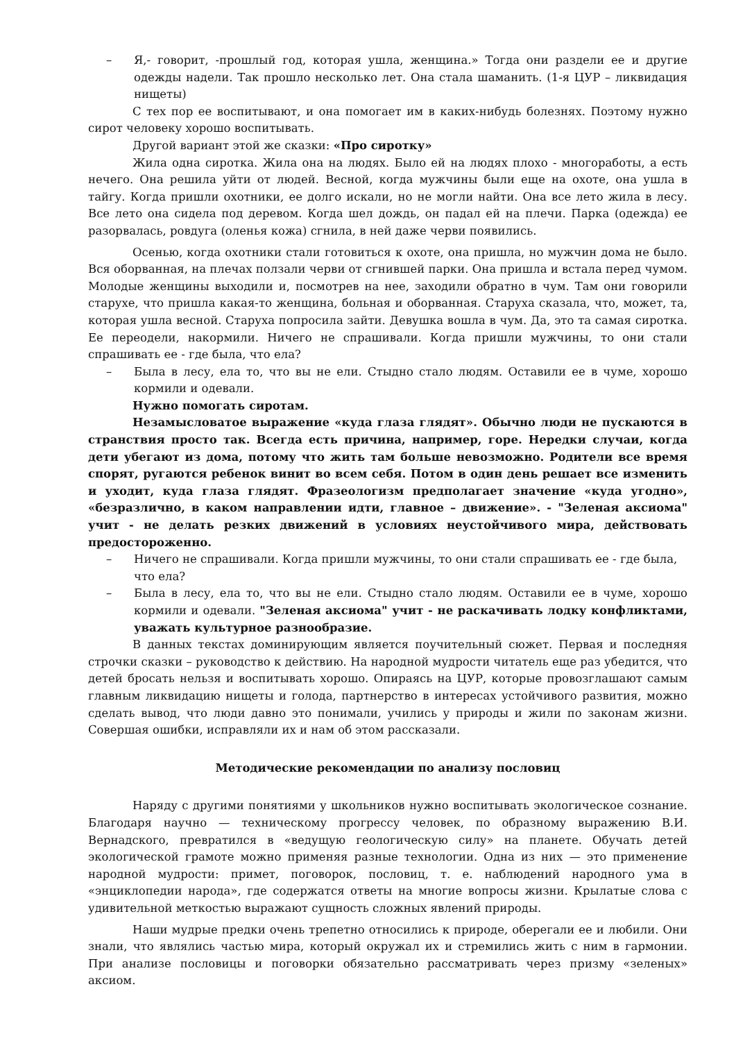– Я,- говорит, -прошлый год, которая ушла, женщина.» Тогда они раздели ее и другие одежды надели. Так прошло несколько лет. Она стала шаманить. (1-я ЦУР – ликвидация нищеты)
С тех пор ее воспитывают, и она помогает им в каких-нибудь болезнях. Поэтому нужно сирот человеку хорошо воспитывать.
Другой вариант этой же сказки: «Про сиротку»
Жила одна сиротка. Жила она на людях. Было ей на людях плохо - многоработы, а есть нечего. Она решила уйти от людей. Весной, когда мужчины были еще на охоте, она ушла в тайгу. Когда пришли охотники, ее долго искали, но не могли найти. Она все лето жила в лесу. Все лето она сидела под деревом. Когда шел дождь, он падал ей на плечи. Парка (одежда) ее разорвалась, ровдуга (оленья кожа) сгнила, в ней даже черви появились.
Осенью, когда охотники стали готовиться к охоте, она пришла, но мужчин дома не было. Вся оборванная, на плечах ползали черви от сгнившей парки. Она пришла и встала перед чумом. Молодые женщины выходили и, посмотрев на нее, заходили обратно в чум. Там они говорили старухе, что пришла какая-то женщина, больная и оборванная. Старуха сказала, что, может, та, которая ушла весной. Старуха попросила зайти. Девушка вошла в чум. Да, это та самая сиротка. Ее переодели, накормили. Ничего не спрашивали. Когда пришли мужчины, то они стали спрашивать ее - где была, что ела?
– Была в лесу, ела то, что вы не ели. Стыдно стало людям. Оставили ее в чуме, хорошо кормили и одевали.
Нужно помогать сиротам.
Незамысловатое выражение «куда глаза глядят». Обычно люди не пускаются в странствия просто так. Всегда есть причина, например, горе. Нередки случаи, когда дети убегают из дома, потому что жить там больше невозможно. Родители все время спорят, ругаются ребенок винит во всем себя. Потом в один день решает все изменить и уходит, куда глаза глядят. Фразеологизм предполагает значение «куда угодно», «безразлично, в каком направлении идти, главное – движение». - "Зеленая аксиома" учит - не делать резких движений в условиях неустойчивого мира, действовать предосторожен­но.
– Ничего не спрашивали. Когда пришли мужчины, то они стали спрашивать ее - где была, что ела?
– Была в лесу, ела то, что вы не ели. Стыдно стало людям. Оставили ее в чуме, хорошо кормили и одевали. "Зеленая аксиома" учит - не раскачивать лодку конфликтами, уважать культурное разнообразие.
В данных текстах доминирующим является поучительный сюжет. Первая и последняя строчки сказки – руководство к действию. На народной мудрости читатель еще раз убедится, что детей бросать нельзя и воспитывать хорошо. Опираясь на ЦУР, которые провозглашают самым главным ликвидацию нищеты и голода, партнерство в интересах устойчивого развития, можно сделать вывод, что люди давно это понимали, учились у природы и жили по законам жизни. Совершая ошибки, исправляли их и нам об этом рассказали.
Методические рекомендации по анализу пословиц
Наряду с другими понятиями у школьников нужно воспитывать экологическое сознание. Благодаря научно — техническому прогрессу человек, по образному выражению В.И. Вернадского, превратился в «ведущую геологическую силу» на планете. Обучать детей экологической грамоте можно применяя разные технологии. Одна из них — это применение народной мудрости: примет, поговорок, пословиц, т. е. наблюдений народного ума в «энциклопедии народа», где содержатся ответы на многие вопросы жизни. Крылатые слова с удивительной меткостью выражают сущность сложных явлений природы.
Наши мудрые предки очень трепетно относились к природе, оберегали ее и любили. Они знали, что являлись частью мира, который окружал их и стремились жить с ним в гармонии. При анализе пословицы и поговорки обязательно рассматривать через призму «зеленых» аксиом.